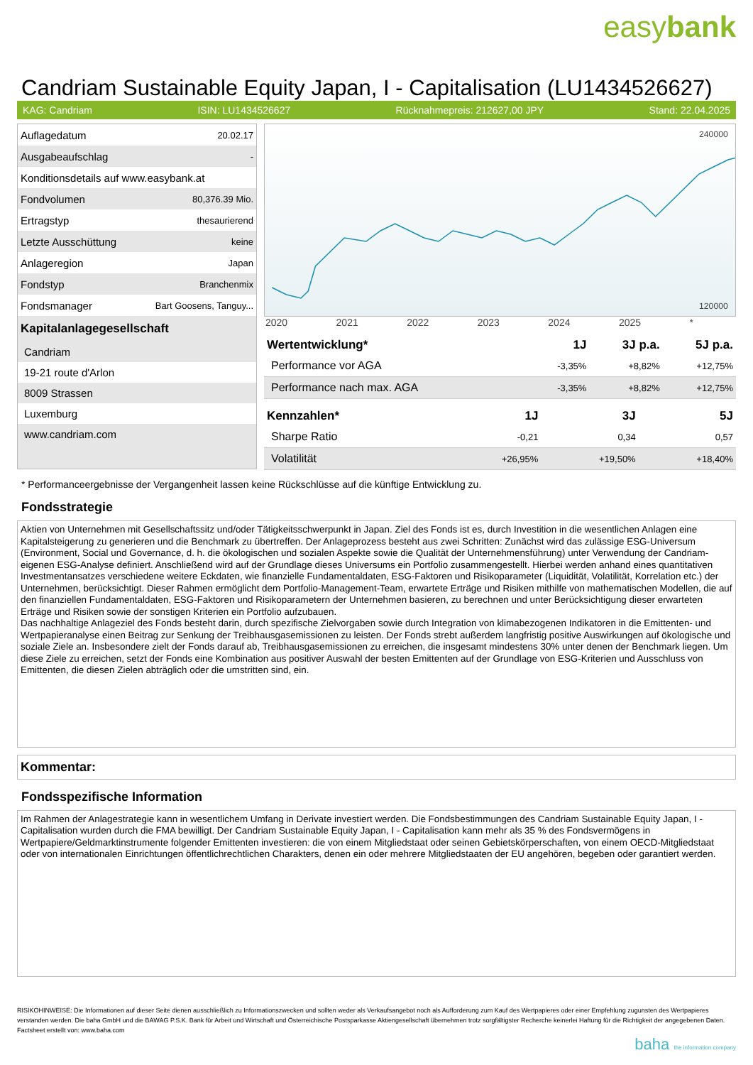easybank
Candriam Sustainable Equity Japan, I - Capitalisation (LU1434526627)
KAG: Candriam ISIN: LU1434526627 Rücknahmepreis: 212627,00 JPY Stand: 22.04.2025
| Auflagedatum | 20.02.17 |
| Ausgabeaufschlag | - |
| Konditionsdetails auf www.easybank.at | |
| Fondvolumen | 80,376.39 Mio. |
| Ertragstyp | thesaurierend |
| Letzte Ausschüttung | keine |
| Anlageregion | Japan |
| Fondstyp | Branchenmix |
| Fondsmanager | Bart Goosens, Tanguy... |
Kapitalanlagegesellschaft
Candriam
19-21 route d'Arlon
8009 Strassen
Luxemburg
www.candriam.com
240000
120000
2020 2021 2022 2023 2024 2025 *
| Wertentwicklung* | 1J | 3J p.a. | 5J p.a. |
| --- | --- | --- | --- |
| Performance vor AGA | -3,35% | +8,82% | +12,75% |
| Performance nach max. AGA | -3,35% | +8,82% | +12,75% |
| Kennzahlen* | 1J | 3J | 5J |
| --- | --- | --- | --- |
| Sharpe Ratio | -0,21 | 0,34 | 0,57 |
| Volatilität | +26,95% | +19,50% | +18,40% |
* Performanceergebnisse der Vergangenheit lassen keine Rückschlüsse auf die künftige Entwicklung zu.
Fondsstrategie
Aktien von Unternehmen mit Gesellschaftssitz und/oder Tätigkeitsschwerpunkt in Japan. Ziel des Fonds ist es, durch Investition in die wesentlichen Anlagen eine Kapitalsteigerung zu generieren und die Benchmark zu übertreffen. Der Anlageprozess besteht aus zwei Schritten: Zunächst wird das zulässige ESG-Universum (Environment, Social und Governance, d. h. die ökologischen und sozialen Aspekte sowie die Qualität der Unternehmensführung) unter Verwendung der Candriam-eigenen ESG-Analyse definiert. Anschließend wird auf der Grundlage dieses Universums ein Portfolio zusammengestellt. Hierbei werden anhand eines quantitativen Investmentansatzes verschiedene weitere Eckdaten, wie finanzielle Fundamentaldaten, ESG-Faktoren und Risikoparameter (Liquidität, Volatilität, Korrelation etc.) der Unternehmen, berücksichtigt. Dieser Rahmen ermöglicht dem Portfolio-Management-Team, erwartete Erträge und Risiken mithilfe von mathematischen Modellen, die auf den finanziellen Fundamentaldaten, ESG-Faktoren und Risikoparametern der Unternehmen basieren, zu berechnen und unter Berücksichtigung dieser erwarteten Erträge und Risiken sowie der sonstigen Kriterien ein Portfolio aufzubauen.
Das nachhaltige Anlageziel des Fonds besteht darin, durch spezifische Zielvorgaben sowie durch Integration von klimabezogenen Indikatoren in die Emittenten- und Wertpapieranalyse einen Beitrag zur Senkung der Treibhausgasemissionen zu leisten. Der Fonds strebt außerdem langfristig positive Auswirkungen auf ökologische und soziale Ziele an. Insbesondere zielt der Fonds darauf ab, Treibhausgasemissionen zu erreichen, die insgesamt mindestens 30% unter denen der Benchmark liegen. Um diese Ziele zu erreichen, setzt der Fonds eine Kombination aus positiver Auswahl der besten Emittenten auf der Grundlage von ESG-Kriterien und Ausschluss von Emittenten, die diesen Zielen abträglich oder die umstritten sind, ein.
Kommentar:
Fondsspezifische Information
Im Rahmen der Anlagestrategie kann in wesentlichem Umfang in Derivate investiert werden. Die Fondsbestimmungen des Candriam Sustainable Equity Japan, I - Capitalisation wurden durch die FMA bewilligt. Der Candriam Sustainable Equity Japan, I - Capitalisation kann mehr als 35 % des Fondsvermögens in Wertpapiere/Geldmarktinstrumente folgender Emittenten investieren: die von einem Mitgliedstaat oder seinen Gebietskörperschaften, von einem OECD-Mitgliedstaat oder von internationalen Einrichtungen öffentlichrechtlichen Charakters, denen ein oder mehrere Mitgliedstaaten der EU angehören, begeben oder garantiert werden.
RISIKOHINWEISE: Die Informationen auf dieser Seite dienen ausschließlich zu Informationszwecken und sollten weder als Verkaufsangebot noch als Aufforderung zum Kauf des Wertpapieres oder einer Empfehlung zugunsten des Wertpapieres verstanden werden. Die baha GmbH und die BAWAG P.S.K. Bank für Arbeit und Wirtschaft und Österreichische Postsparkasse Aktiengesellschaft übernehmen trotz sorgfältigster Recherche keinerlei Haftung für die Richtigkeit der angegebenen Daten.
Factsheet erstellt von: www.baha.com
baha the information company